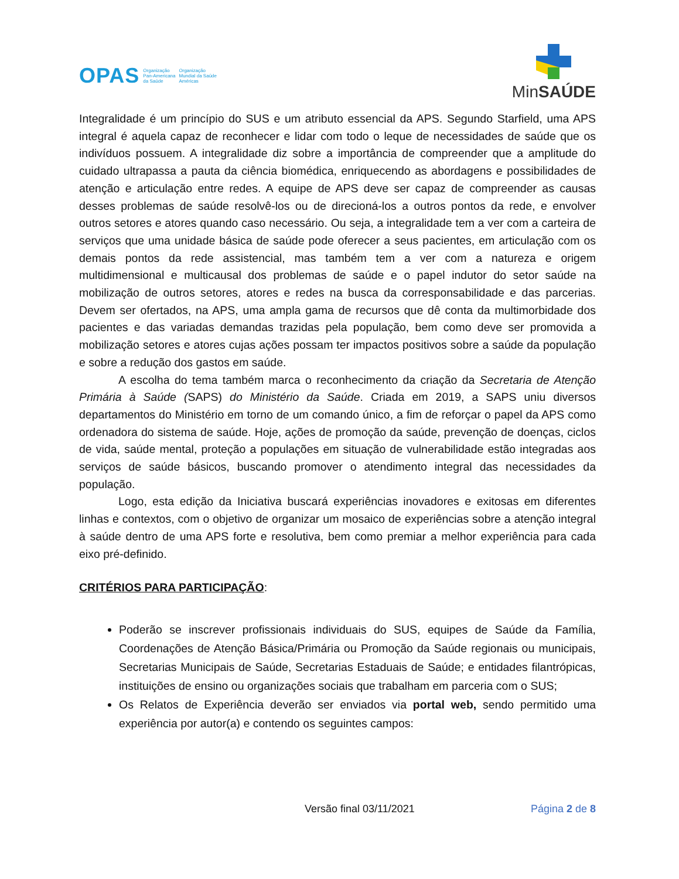OPAS Organização
Pan-Americana
da Saúde Organização
Mundial da Saúde
Américas
MinSAÚDE
Integralidade é um princípio do SUS e um atributo essencial da APS. Segundo Starfield, uma APS integral é aquela capaz de reconhecer e lidar com todo o leque de necessidades de saúde que os indivíduos possuem. A integralidade diz sobre a importância de compreender que a amplitude do cuidado ultrapassa a pauta da ciência biomédica, enriquecendo as abordagens e possibilidades de atenção e articulação entre redes. A equipe de APS deve ser capaz de compreender as causas desses problemas de saúde resolvê-los ou de direcioná-los a outros pontos da rede, e envolver outros setores e atores quando caso necessário. Ou seja, a integralidade tem a ver com a carteira de serviços que uma unidade básica de saúde pode oferecer a seus pacientes, em articulação com os demais pontos da rede assistencial, mas também tem a ver com a natureza e origem multidimensional e multicausal dos problemas de saúde e o papel indutor do setor saúde na mobilização de outros setores, atores e redes na busca da corresponsabilidade e das parcerias. Devem ser ofertados, na APS, uma ampla gama de recursos que dê conta da multimorbidade dos pacientes e das variadas demandas trazidas pela população, bem como deve ser promovida a mobilização setores e atores cujas ações possam ter impactos positivos sobre a saúde da população e sobre a redução dos gastos em saúde.
A escolha do tema também marca o reconhecimento da criação da Secretaria de Atenção Primária à Saúde (SAPS) do Ministério da Saúde. Criada em 2019, a SAPS uniu diversos departamentos do Ministério em torno de um comando único, a fim de reforçar o papel da APS como ordenadora do sistema de saúde. Hoje, ações de promoção da saúde, prevenção de doenças, ciclos de vida, saúde mental, proteção a populações em situação de vulnerabilidade estão integradas aos serviços de saúde básicos, buscando promover o atendimento integral das necessidades da população.
Logo, esta edição da Iniciativa buscará experiências inovadores e exitosas em diferentes linhas e contextos, com o objetivo de organizar um mosaico de experiências sobre a atenção integral à saúde dentro de uma APS forte e resolutiva, bem como premiar a melhor experiência para cada eixo pré-definido.
CRITÉRIOS PARA PARTICIPAÇÃO:
Poderão se inscrever profissionais individuais do SUS, equipes de Saúde da Família, Coordenações de Atenção Básica/Primária ou Promoção da Saúde regionais ou municipais, Secretarias Municipais de Saúde, Secretarias Estaduais de Saúde; e entidades filantrópicas, instituições de ensino ou organizações sociais que trabalham em parceria com o SUS;
Os Relatos de Experiência deverão ser enviados via portal web, sendo permitido uma experiência por autor(a) e contendo os seguintes campos:
Versão final 03/11/2021 Página 2 de 8